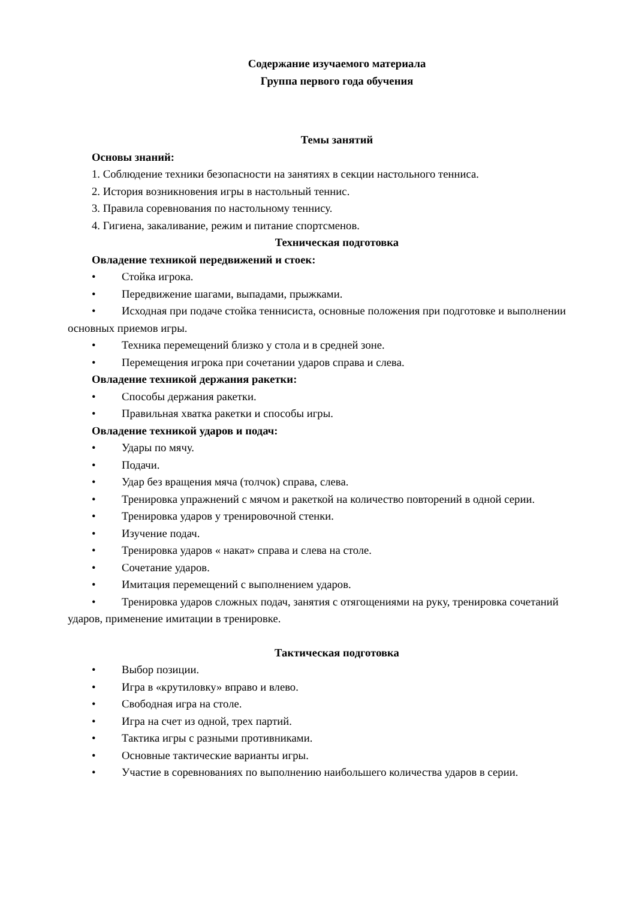Содержание изучаемого материала
Группа первого года обучения
Темы занятий
Основы знаний:
1. Соблюдение техники безопасности на занятиях в секции настольного тенниса.
2. История возникновения игры в настольный теннис.
3. Правила соревнования по настольному теннису.
4. Гигиена, закаливание, режим и питание спортсменов.
Техническая подготовка
Овладение техникой передвижений и стоек:
• Стойка игрока.
• Передвижение шагами, выпадами, прыжками.
• Исходная при подаче стойка теннисиста, основные положения при подготовке и выполнении основных приемов игры.
• Техника перемещений близко у стола и в средней зоне.
• Перемещения игрока при сочетании ударов справа и слева.
Овладение техникой держания ракетки:
• Способы держания ракетки.
• Правильная хватка ракетки и способы игры.
Овладение техникой ударов и подач:
• Удары по мячу.
• Подачи.
• Удар без вращения мяча (толчок) справа, слева.
• Тренировка упражнений с мячом и ракеткой на количество повторений в одной серии.
• Тренировка ударов у тренировочной стенки.
• Изучение подач.
• Тренировка ударов « накат» справа и слева на столе.
• Сочетание ударов.
• Имитация перемещений с выполнением ударов.
• Тренировка ударов сложных подач, занятия с отягощениями на руку, тренировка сочетаний ударов, применение имитации в тренировке.
Тактическая подготовка
• Выбор позиции.
• Игра в «крутиловку» вправо и влево.
• Свободная игра на столе.
• Игра на счет из одной, трех партий.
• Тактика игры с разными противниками.
• Основные тактические варианты игры.
• Участие в соревнованиях по выполнению наибольшего количества ударов в серии.